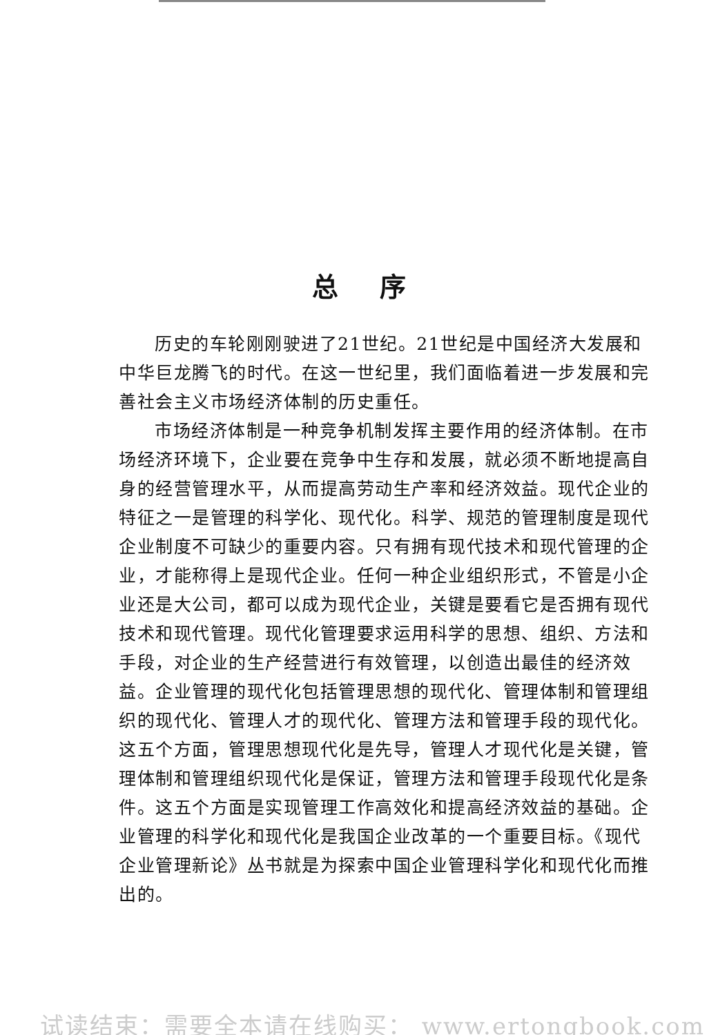总序
历史的车轮刚刚驶进了21世纪。21世纪是中国经济大发展和中华巨龙腾飞的时代。在这一世纪里，我们面临着进一步发展和完善社会主义市场经济体制的历史重任。
市场经济体制是一种竞争机制发挥主要作用的经济体制。在市场经济环境下，企业要在竞争中生存和发展，就必须不断地提高自身的经营管理水平，从而提高劳动生产率和经济效益。现代企业的特征之一是管理的科学化、现代化。科学、规范的管理制度是现代企业制度不可缺少的重要内容。只有拥有现代技术和现代管理的企业，才能称得上是现代企业。任何一种企业组织形式，不管是小企业还是大公司，都可以成为现代企业，关键是要看它是否拥有现代技术和现代管理。现代化管理要求运用科学的思想、组织、方法和手段，对企业的生产经营进行有效管理，以创造出最佳的经济效益。企业管理的现代化包括管理思想的现代化、管理体制和管理组织的现代化、管理人才的现代化、管理方法和管理手段的现代化。这五个方面，管理思想现代化是先导，管理人才现代化是关键，管理体制和管理组织现代化是保证，管理方法和管理手段现代化是条件。这五个方面是实现管理工作高效化和提高经济效益的基础。企业管理的科学化和现代化是我国企业改革的一个重要目标。《现代企业管理新论》丛书就是为探索中国企业管理科学化和现代化而推出的。
试读结束：需要全本请在线购买： www.ertongbook.com